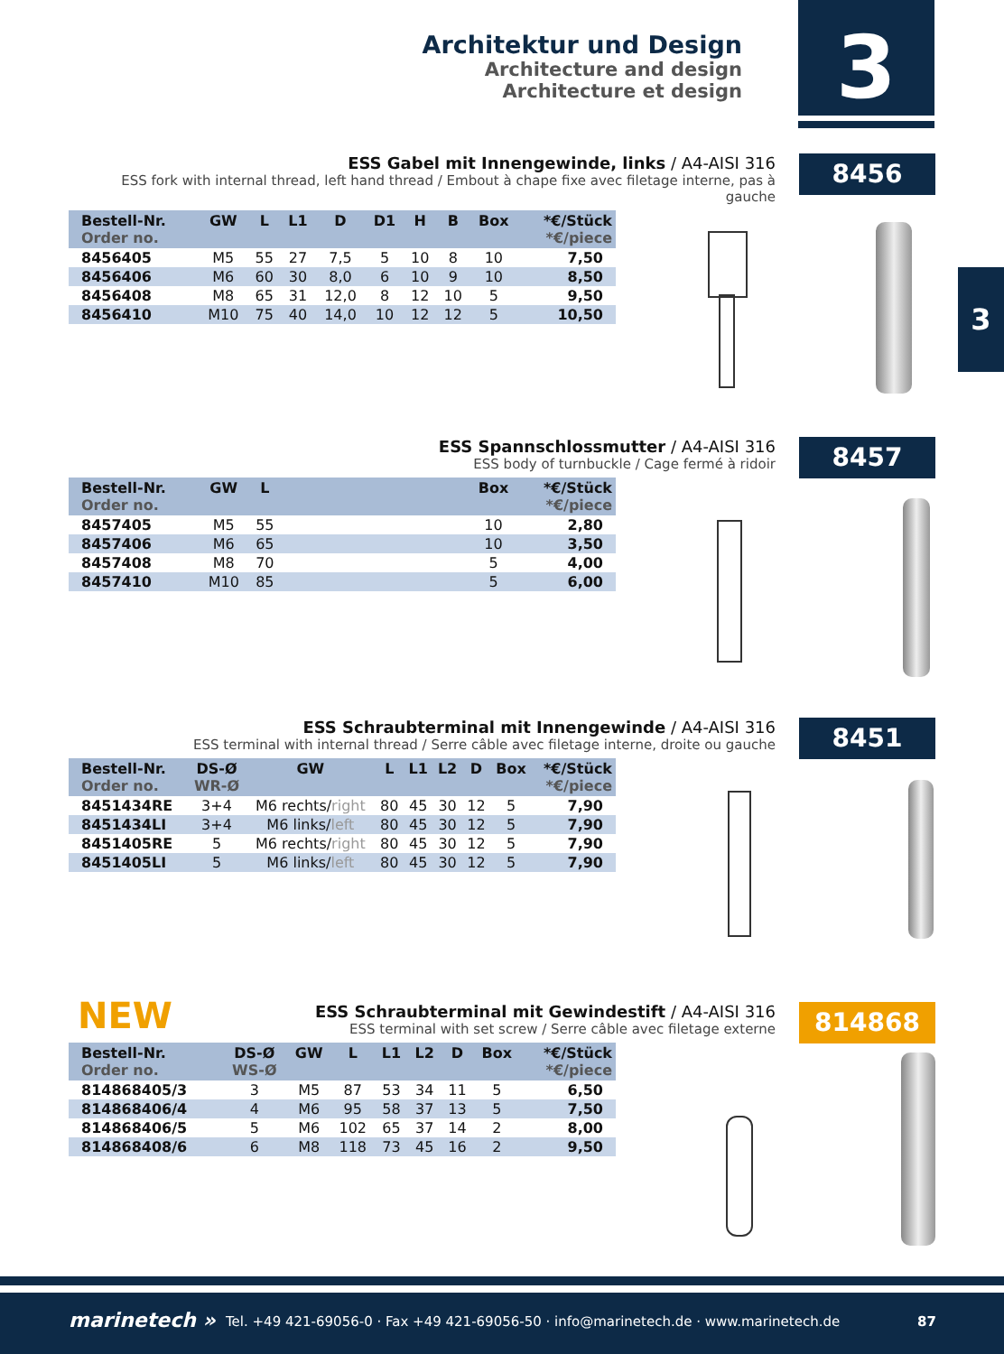Architektur und Design
Architecture and design
Architecture et design
3
3
ESS Gabel mit Innengewinde, links / A4-AISI 316
ESS fork with internal thread, left hand thread / Embout à chape fixe avec filetage interne, pas à gauche
8456
| Bestell-Nr. Order no. | GW | L | L1 | D | D1 | H | B | Box | *€/Stück *€/piece |
| --- | --- | --- | --- | --- | --- | --- | --- | --- | --- |
| 8456405 | M5 | 55 | 27 | 7,5 | 5 | 10 | 8 | 10 | 7,50 |
| 8456406 | M6 | 60 | 30 | 8,0 | 6 | 10 | 9 | 10 | 8,50 |
| 8456408 | M8 | 65 | 31 | 12,0 | 8 | 12 | 10 | 5 | 9,50 |
| 8456410 | M10 | 75 | 40 | 14,0 | 10 | 12 | 12 | 5 | 10,50 |
ESS Spannschlossmutter / A4-AISI 316
ESS body of turnbuckle / Cage fermé à ridoir
8457
| Bestell-Nr. Order no. | GW | L | | Box | *€/Stück *€/piece |
| --- | --- | --- | --- | --- | --- |
| 8457405 | M5 | 55 | | 10 | 2,80 |
| 8457406 | M6 | 65 | | 10 | 3,50 |
| 8457408 | M8 | 70 | | 5 | 4,00 |
| 8457410 | M10 | 85 | | 5 | 6,00 |
ESS Schraubterminal mit Innengewinde / A4-AISI 316
ESS terminal with internal thread / Serre câble avec filetage interne, droite ou gauche
8451
| Bestell-Nr. Order no. | DS-Ø WR-Ø | GW | L | L1 | L2 | D | Box | *€/Stück *€/piece |
| --- | --- | --- | --- | --- | --- | --- | --- | --- |
| 8451434RE | 3+4 | M6 rechts/ right | 80 | 45 | 30 | 12 | 5 | 7,90 |
| 8451434LI | 3+4 | M6 links/ left | 80 | 45 | 30 | 12 | 5 | 7,90 |
| 8451405RE | 5 | M6 rechts/ right | 80 | 45 | 30 | 12 | 5 | 7,90 |
| 8451405LI | 5 | M6 links/ left | 80 | 45 | 30 | 12 | 5 | 7,90 |
NEW
ESS Schraubterminal mit Gewindestift / A4-AISI 316
ESS terminal with set screw / Serre câble avec filetage externe
814868
| Bestell-Nr. Order no. | DS-Ø WS-Ø | GW | L | L1 | L2 | D | Box | *€/Stück *€/piece |
| --- | --- | --- | --- | --- | --- | --- | --- | --- |
| 814868405/3 | 3 | M5 | 87 | 53 | 34 | 11 | 5 | 6,50 |
| 814868406/4 | 4 | M6 | 95 | 58 | 37 | 13 | 5 | 7,50 |
| 814868406/5 | 5 | M6 | 102 | 65 | 37 | 14 | 2 | 8,00 |
| 814868408/6 | 6 | M8 | 118 | 73 | 45 | 16 | 2 | 9,50 |
marinetech » Tel. +49 421-69056-0 · Fax +49 421-69056-50 · info@marinetech.de · www.marinetech.de 87